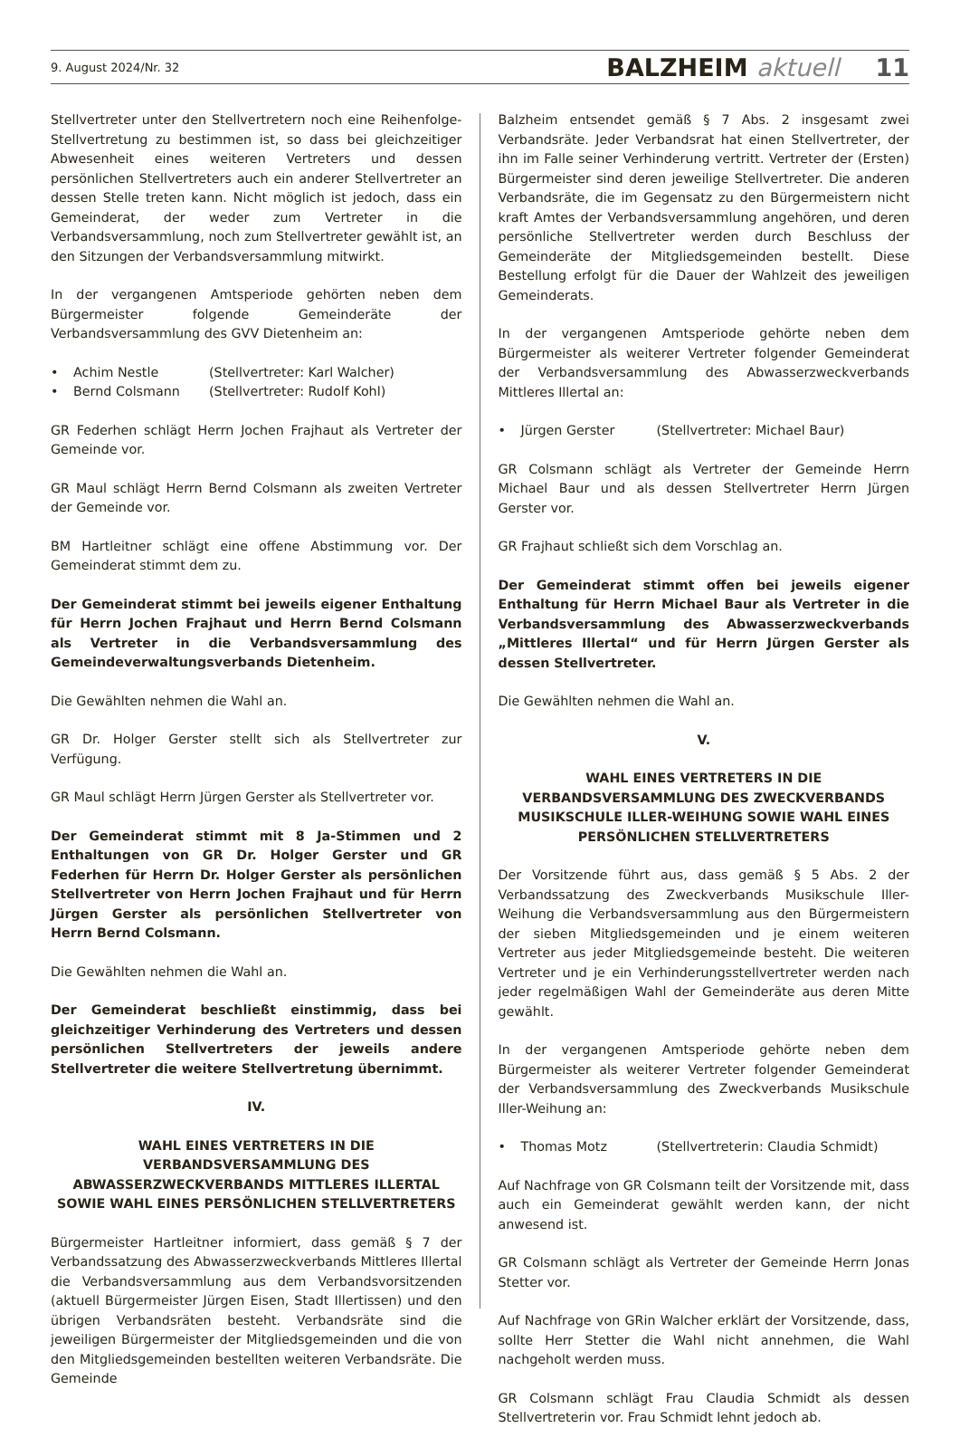9. August 2024/Nr. 32 BALZHEIM aktuell 11
Stellvertreter unter den Stellvertretern noch eine Reihenfolge-Stellvertretung zu bestimmen ist, so dass bei gleichzeitiger Abwesenheit eines weiteren Vertreters und dessen persönlichen Stellvertreters auch ein anderer Stellvertreter an dessen Stelle treten kann. Nicht möglich ist jedoch, dass ein Gemeinderat, der weder zum Vertreter in die Verbandsversammlung, noch zum Stellvertreter gewählt ist, an den Sitzungen der Verbandsversammlung mitwirkt.
In der vergangenen Amtsperiode gehörten neben dem Bürgermeister folgende Gemeinderäte der Verbandsversammlung des GVV Dietenheim an:
• Achim Nestle (Stellvertreter: Karl Walcher)
• Bernd Colsmann (Stellvertreter: Rudolf Kohl)
GR Federhen schlägt Herrn Jochen Frajhaut als Vertreter der Gemeinde vor.
GR Maul schlägt Herrn Bernd Colsmann als zweiten Vertreter der Gemeinde vor.
BM Hartleitner schlägt eine offene Abstimmung vor. Der Gemeinderat stimmt dem zu.
Der Gemeinderat stimmt bei jeweils eigener Enthaltung für Herrn Jochen Frajhaut und Herrn Bernd Colsmann als Vertreter in die Verbandsversammlung des Gemeindeverwaltungsverbands Dietenheim.
Die Gewählten nehmen die Wahl an.
GR Dr. Holger Gerster stellt sich als Stellvertreter zur Verfügung.
GR Maul schlägt Herrn Jürgen Gerster als Stellvertreter vor.
Der Gemeinderat stimmt mit 8 Ja-Stimmen und 2 Enthaltungen von GR Dr. Holger Gerster und GR Federhen für Herrn Dr. Holger Gerster als persönlichen Stellvertreter von Herrn Jochen Frajhaut und für Herrn Jürgen Gerster als persönlichen Stellvertreter von Herrn Bernd Colsmann.
Die Gewählten nehmen die Wahl an.
Der Gemeinderat beschließt einstimmig, dass bei gleichzeitiger Verhinderung des Vertreters und dessen persönlichen Stellvertreters der jeweils andere Stellvertreter die weitere Stellvertretung übernimmt.
IV.
WAHL EINES VERTRETERS IN DIE VERBANDSVERSAMMLUNG DES ABWASSERZWECKVERBANDS MITTLERES ILLERTAL SOWIE WAHL EINES PERSÖNLICHEN STELLVERTRETERS
Bürgermeister Hartleitner informiert, dass gemäß § 7 der Verbandssatzung des Abwasserzweckverbands Mittleres Illertal die Verbandsversammlung aus dem Verbandsvorsitzenden (aktuell Bürgermeister Jürgen Eisen, Stadt Illertissen) und den übrigen Verbandsräten besteht. Verbandsräte sind die jeweiligen Bürgermeister der Mitgliedsgemeinden und die von den Mitgliedsgemeinden bestellten weiteren Verbandsräte. Die Gemeinde
Balzheim entsendet gemäß § 7 Abs. 2 insgesamt zwei Verbandsräte. Jeder Verbandsrat hat einen Stellvertreter, der ihn im Falle seiner Verhinderung vertritt. Vertreter der (Ersten) Bürgermeister sind deren jeweilige Stellvertreter. Die anderen Verbandsräte, die im Gegensatz zu den Bürgermeistern nicht kraft Amtes der Verbandsversammlung angehören, und deren persönliche Stellvertreter werden durch Beschluss der Gemeinderäte der Mitgliedsgemeinden bestellt. Diese Bestellung erfolgt für die Dauer der Wahlzeit des jeweiligen Gemeinderats.
In der vergangenen Amtsperiode gehörte neben dem Bürgermeister als weiterer Vertreter folgender Gemeinderat der Verbandsversammlung des Abwasserzweckverbands Mittleres Illertal an:
• Jürgen Gerster (Stellvertreter: Michael Baur)
GR Colsmann schlägt als Vertreter der Gemeinde Herrn Michael Baur und als dessen Stellvertreter Herrn Jürgen Gerster vor.
GR Frajhaut schließt sich dem Vorschlag an.
Der Gemeinderat stimmt offen bei jeweils eigener Enthaltung für Herrn Michael Baur als Vertreter in die Verbandsversammlung des Abwasserzweckverbands „Mittleres Illertal“ und für Herrn Jürgen Gerster als dessen Stellvertreter.
Die Gewählten nehmen die Wahl an.
V.
WAHL EINES VERTRETERS IN DIE VERBANDSVERSAMMLUNG DES ZWECKVERBANDS MUSIKSCHULE ILLER-WEIHUNG SOWIE WAHL EINES PERSÖNLICHEN STELLVERTRETERS
Der Vorsitzende führt aus, dass gemäß § 5 Abs. 2 der Verbandssatzung des Zweckverbands Musikschule Iller-Weihung die Verbandsversammlung aus den Bürgermeistern der sieben Mitgliedsgemeinden und je einem weiteren Vertreter aus jeder Mitgliedsgemeinde besteht. Die weiteren Vertreter und je ein Verhinderungsstellvertreter werden nach jeder regelmäßigen Wahl der Gemeinderäte aus deren Mitte gewählt.
In der vergangenen Amtsperiode gehörte neben dem Bürgermeister als weiterer Vertreter folgender Gemeinderat der Verbandsversammlung des Zweckverbands Musikschule Iller-Weihung an:
• Thomas Motz (Stellvertreterin: Claudia Schmidt)
Auf Nachfrage von GR Colsmann teilt der Vorsitzende mit, dass auch ein Gemeinderat gewählt werden kann, der nicht anwesend ist.
GR Colsmann schlägt als Vertreter der Gemeinde Herrn Jonas Stetter vor.
Auf Nachfrage von GRin Walcher erklärt der Vorsitzende, dass, sollte Herr Stetter die Wahl nicht annehmen, die Wahl nachgeholt werden muss.
GR Colsmann schlägt Frau Claudia Schmidt als dessen Stellvertreterin vor. Frau Schmidt lehnt jedoch ab.